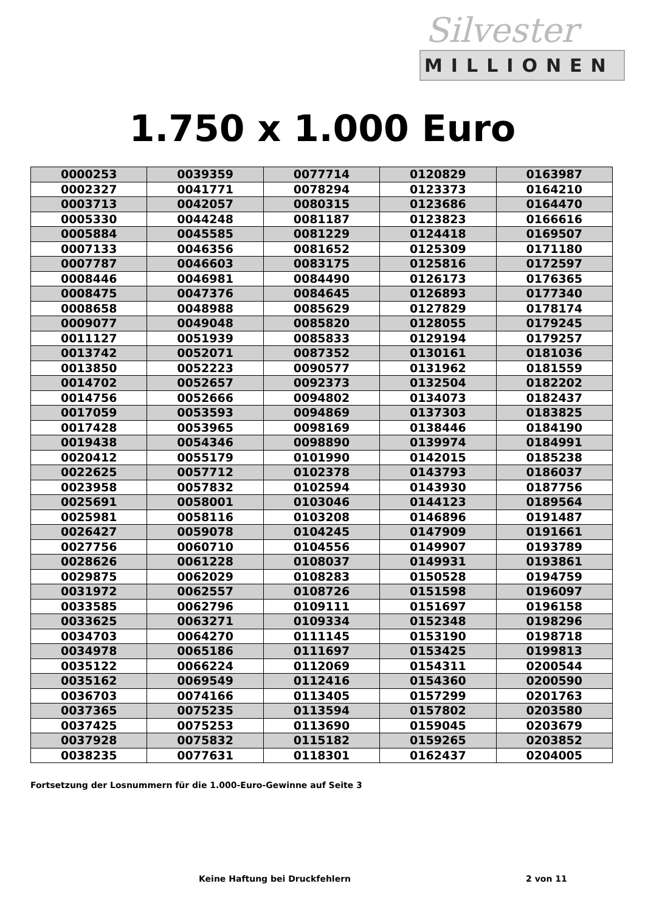Silvester
MILLIONEN
1.750 x 1.000 Euro
| 0000253 | 0039359 | 0077714 | 0120829 | 0163987 |
| 0002327 | 0041771 | 0078294 | 0123373 | 0164210 |
| 0003713 | 0042057 | 0080315 | 0123686 | 0164470 |
| 0005330 | 0044248 | 0081187 | 0123823 | 0166616 |
| 0005884 | 0045585 | 0081229 | 0124418 | 0169507 |
| 0007133 | 0046356 | 0081652 | 0125309 | 0171180 |
| 0007787 | 0046603 | 0083175 | 0125816 | 0172597 |
| 0008446 | 0046981 | 0084490 | 0126173 | 0176365 |
| 0008475 | 0047376 | 0084645 | 0126893 | 0177340 |
| 0008658 | 0048988 | 0085629 | 0127829 | 0178174 |
| 0009077 | 0049048 | 0085820 | 0128055 | 0179245 |
| 0011127 | 0051939 | 0085833 | 0129194 | 0179257 |
| 0013742 | 0052071 | 0087352 | 0130161 | 0181036 |
| 0013850 | 0052223 | 0090577 | 0131962 | 0181559 |
| 0014702 | 0052657 | 0092373 | 0132504 | 0182202 |
| 0014756 | 0052666 | 0094802 | 0134073 | 0182437 |
| 0017059 | 0053593 | 0094869 | 0137303 | 0183825 |
| 0017428 | 0053965 | 0098169 | 0138446 | 0184190 |
| 0019438 | 0054346 | 0098890 | 0139974 | 0184991 |
| 0020412 | 0055179 | 0101990 | 0142015 | 0185238 |
| 0022625 | 0057712 | 0102378 | 0143793 | 0186037 |
| 0023958 | 0057832 | 0102594 | 0143930 | 0187756 |
| 0025691 | 0058001 | 0103046 | 0144123 | 0189564 |
| 0025981 | 0058116 | 0103208 | 0146896 | 0191487 |
| 0026427 | 0059078 | 0104245 | 0147909 | 0191661 |
| 0027756 | 0060710 | 0104556 | 0149907 | 0193789 |
| 0028626 | 0061228 | 0108037 | 0149931 | 0193861 |
| 0029875 | 0062029 | 0108283 | 0150528 | 0194759 |
| 0031972 | 0062557 | 0108726 | 0151598 | 0196097 |
| 0033585 | 0062796 | 0109111 | 0151697 | 0196158 |
| 0033625 | 0063271 | 0109334 | 0152348 | 0198296 |
| 0034703 | 0064270 | 0111145 | 0153190 | 0198718 |
| 0034978 | 0065186 | 0111697 | 0153425 | 0199813 |
| 0035122 | 0066224 | 0112069 | 0154311 | 0200544 |
| 0035162 | 0069549 | 0112416 | 0154360 | 0200590 |
| 0036703 | 0074166 | 0113405 | 0157299 | 0201763 |
| 0037365 | 0075235 | 0113594 | 0157802 | 0203580 |
| 0037425 | 0075253 | 0113690 | 0159045 | 0203679 |
| 0037928 | 0075832 | 0115182 | 0159265 | 0203852 |
| 0038235 | 0077631 | 0118301 | 0162437 | 0204005 |
Fortsetzung der Losnummern für die 1.000-Euro-Gewinne auf Seite 3
Keine Haftung bei Druckfehlern 2 von 11